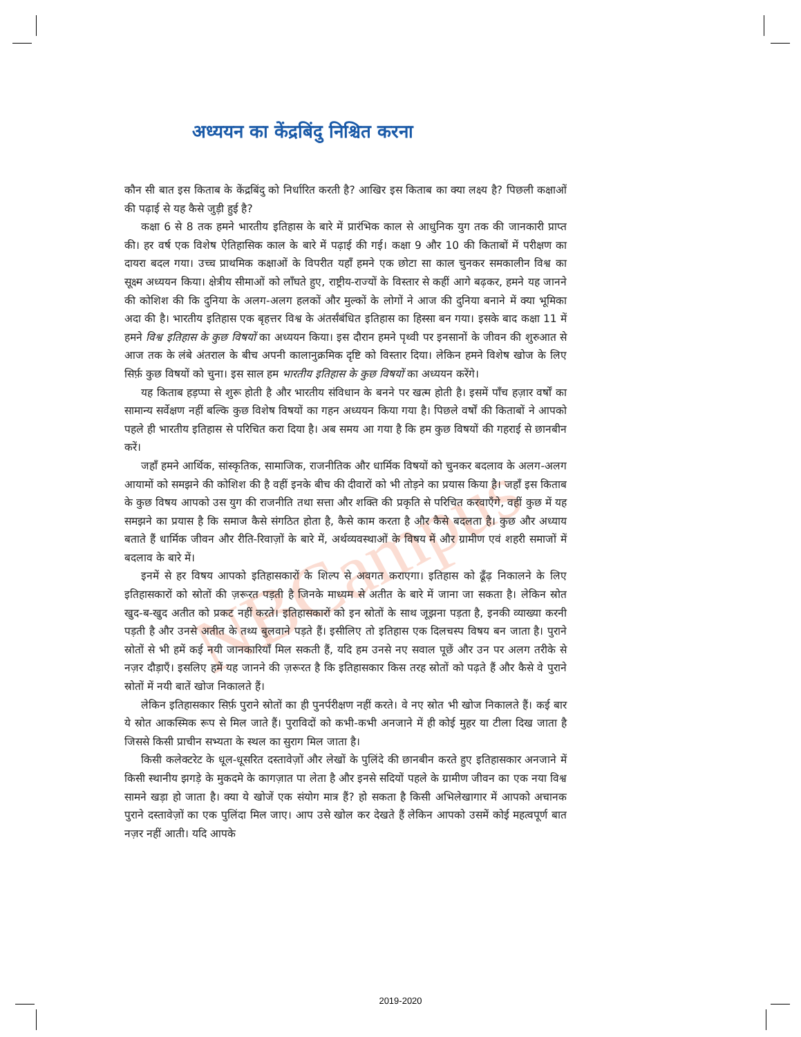NBCampus
अध्ययन का केंद्रबिंदु निश्चित करना
कौन सी बात इस किताब के केंद्रबिंदु को निर्धारित करती है? आखिर इस किताब का क्या लक्ष्य है? पिछली कक्षाओं की पढ़ाई से यह कैसे जुड़ी हुई है?
कक्षा 6 से 8 तक हमने भारतीय इतिहास के बारे में प्रारंभिक काल से आधुनिक युग तक की जानकारी प्राप्त की। हर वर्ष एक विशेष ऐतिहासिक काल के बारे में पढ़ाई की गई। कक्षा 9 और 10 की किताबों में परीक्षण का दायरा बदल गया। उच्च प्राथमिक कक्षाओं के विपरीत यहाँ हमने एक छोटा सा काल चुनकर समकालीन विश्व का सूक्ष्म अध्ययन किया। क्षेत्रीय सीमाओं को लाँघते हुए, राष्ट्रीय-राज्यों के विस्तार से कहीं आगे बढ़कर, हमने यह जानने की कोशिश की कि दुनिया के अलग-अलग हलकों और मुल्कों के लोगों ने आज की दुनिया बनाने में क्या भूमिका अदा की है। भारतीय इतिहास एक बृहत्तर विश्व के अंतर्संबंधित इतिहास का हिस्सा बन गया। इसके बाद कक्षा 11 में हमने विश्व इतिहास के कुछ विषयों का अध्ययन किया। इस दौरान हमने पृथ्वी पर इनसानों के जीवन की शुरुआत से आज तक के लंबे अंतराल के बीच अपनी कालानुक्रमिक दृष्टि को विस्तार दिया। लेकिन हमने विशेष खोज के लिए सिर्फ़ कुछ विषयों को चुना। इस साल हम भारतीय इतिहास के कुछ विषयों का अध्ययन करेंगे।
यह किताब हड़प्पा से शुरू होती है और भारतीय संविधान के बनने पर खत्म होती है। इसमें पाँच हज़ार वर्षों का सामान्य सर्वेक्षण नहीं बल्कि कुछ विशेष विषयों का गहन अध्ययन किया गया है। पिछले वर्षों की किताबों ने आपको पहले ही भारतीय इतिहास से परिचित करा दिया है। अब समय आ गया है कि हम कुछ विषयों की गहराई से छानबीन करें।
जहाँ हमने आर्थिक, सांस्कृतिक, सामाजिक, राजनीतिक और धार्मिक विषयों को चुनकर बदलाव के अलग-अलग आयामों को समझने की कोशिश की है वहीं इनके बीच की दीवारों को भी तोड़ने का प्रयास किया है। जहाँ इस किताब के कुछ विषय आपको उस युग की राजनीति तथा सत्ता और शक्ति की प्रकृति से परिचित करवाएँगे, वहीं कुछ में यह समझने का प्रयास है कि समाज कैसे संगठित होता है, कैसे काम करता है और कैसे बदलता है। कुछ और अध्याय बताते हैं धार्मिक जीवन और रीति-रिवाज़ों के बारे में, अर्थव्यवस्थाओं के विषय में और ग्रामीण एवं शहरी समाजों में बदलाव के बारे में।
इनमें से हर विषय आपको इतिहासकारों के शिल्प से अवगत कराएगा। इतिहास को ढूँढ़ निकालने के लिए इतिहासकारों को स्रोतों की ज़रूरत पड़ती है जिनके माध्यम से अतीत के बारे में जाना जा सकता है। लेकिन स्रोत खुद-ब-खुद अतीत को प्रकट नहीं करते। इतिहासकारों को इन स्रोतों के साथ जूझना पड़ता है, इनकी व्याख्या करनी पड़ती है और उनसे अतीत के तथ्य बुलवाने पड़ते हैं। इसीलिए तो इतिहास एक दिलचस्प विषय बन जाता है। पुराने स्रोतों से भी हमें कई नयी जानकारियाँ मिल सकती हैं, यदि हम उनसे नए सवाल पूछें और उन पर अलग तरीके से नज़र दौड़ाएँ। इसलिए हमें यह जानने की ज़रूरत है कि इतिहासकार किस तरह स्रोतों को पढ़ते हैं और कैसे वे पुराने स्रोतों में नयी बातें खोज निकालते हैं।
लेकिन इतिहासकार सिर्फ़ पुराने स्रोतों का ही पुनर्परीक्षण नहीं करते। वे नए स्रोत भी खोज निकालते हैं। कई बार ये स्रोत आकस्मिक रूप से मिल जाते हैं। पुराविदों को कभी-कभी अनजाने में ही कोई मुहर या टीला दिख जाता है जिससे किसी प्राचीन सभ्यता के स्थल का सुराग मिल जाता है।
किसी कलेक्टरेट के धूल-धूसरित दस्तावेज़ों और लेखों के पुलिंदे की छानबीन करते हुए इतिहासकार अनजाने में किसी स्थानीय झगड़े के मुकदमे के कागज़ात पा लेता है और इनसे सदियों पहले के ग्रामीण जीवन का एक नया विश्व सामने खड़ा हो जाता है। क्या ये खोजें एक संयोग मात्र हैं? हो सकता है किसी अभिलेखागार में आपको अचानक पुराने दस्तावेज़ों का एक पुलिंदा मिल जाए। आप उसे खोल कर देखते हैं लेकिन आपको उसमें कोई महत्वपूर्ण बात नज़र नहीं आती। यदि आपके
2019-2020